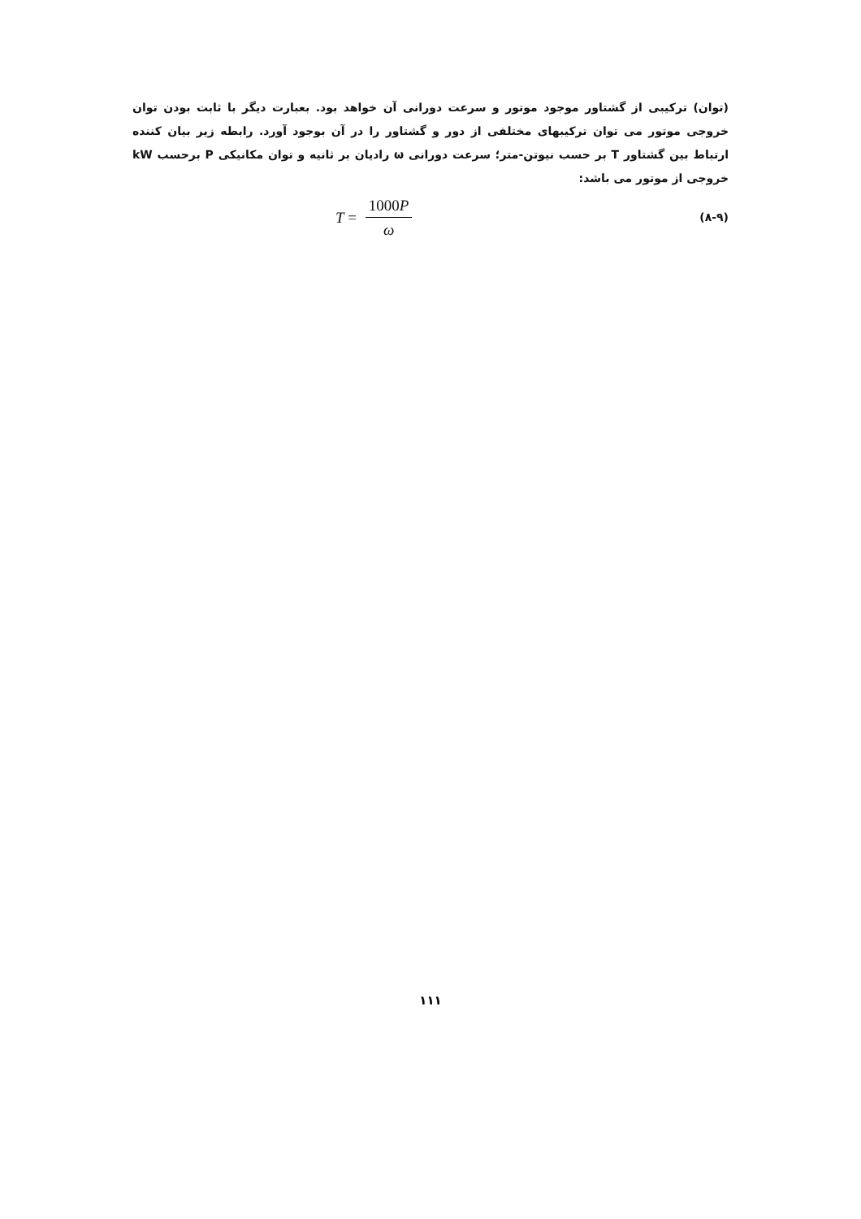(توان) ترکیبی از گشتاور موجود موتور و سرعت دورانی آن خواهد بود. بعبارت دیگر با ثابت بودن توان خروجی موتور می توان ترکیبهای مختلفی از دور و گشتاور را در آن بوجود آورد. رابطه زیر بیان کننده ارتباط بین گشتاور T بر حسب نیوتن-متر؛ سرعت دورانی ω رادیان بر ثانیه و توان مکانیکی P برحسب kW خروجی از موتور می باشد:
(۸-۹) T = 1000P ω
۱۱۱